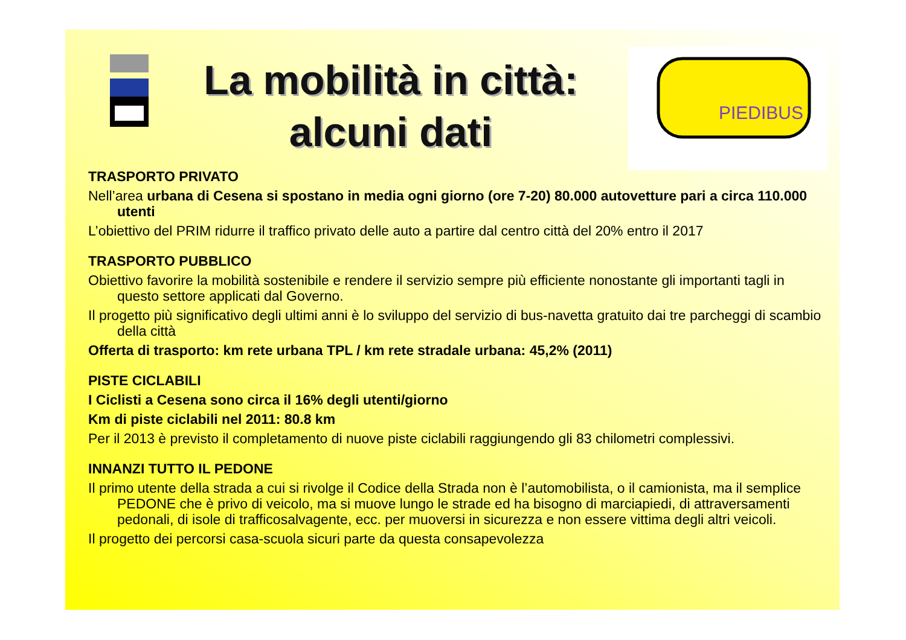La mobilità in città:
alcuni dati
PIEDIBUS
TRASPORTO PRIVATO
Nell’area urbana di Cesena si spostano in media ogni giorno (ore 7-20) 80.000 autovetture pari a circa 110.000 utenti
L’obiettivo del PRIM ridurre il traffico privato delle auto a partire dal centro città del 20% entro il 2017
TRASPORTO PUBBLICO
Obiettivo favorire la mobilità sostenibile e rendere il servizio sempre più efficiente nonostante gli importanti tagli in questo settore applicati dal Governo.
Il progetto più significativo degli ultimi anni è lo sviluppo del servizio di bus-navetta gratuito dai tre parcheggi di scambio della città
Offerta di trasporto: km rete urbana TPL / km rete stradale urbana: 45,2% (2011)
PISTE CICLABILI
I Ciclisti a Cesena sono circa il 16% degli utenti/giorno
Km di piste ciclabili nel 2011: 80.8 km
Per il 2013 è previsto il completamento di nuove piste ciclabili raggiungendo gli 83 chilometri complessivi.
INNANZI TUTTO IL PEDONE
Il primo utente della strada a cui si rivolge il Codice della Strada non è l’automobilista, o il camionista, ma il semplice PEDONE che è privo di veicolo, ma si muove lungo le strade ed ha bisogno di marciapiedi, di attraversamenti pedonali, di isole di trafficosalvagente, ecc. per muoversi in sicurezza e non essere vittima degli altri veicoli.
Il progetto dei percorsi casa-scuola sicuri parte da questa consapevolezza